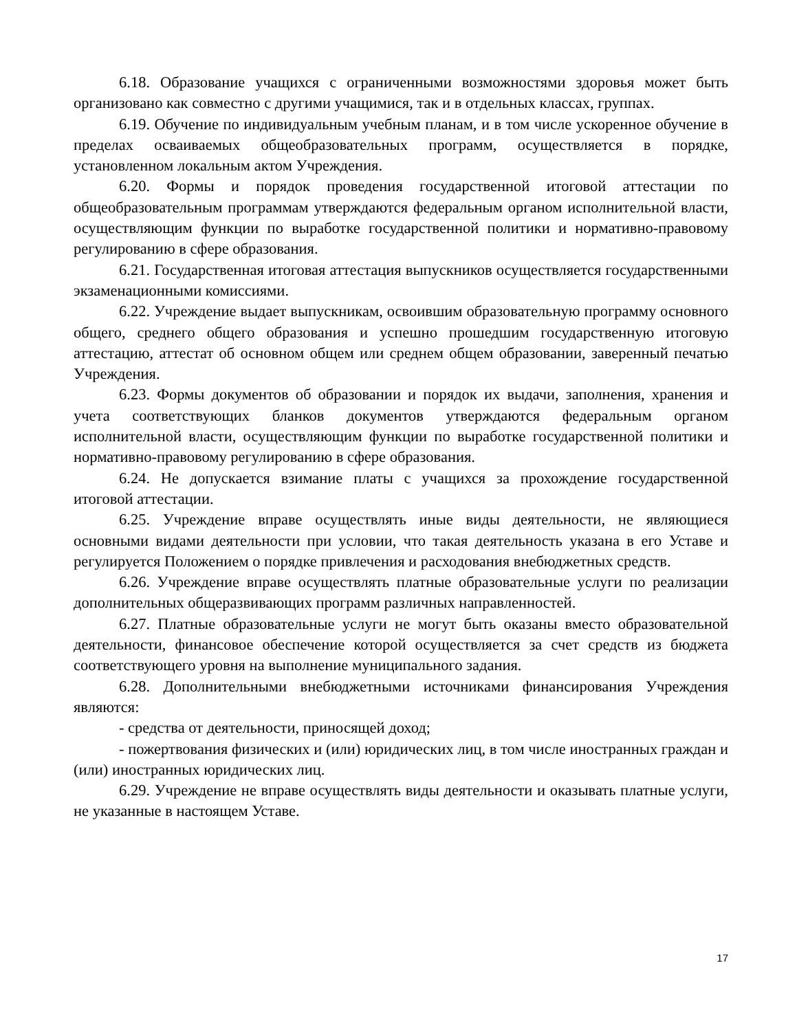6.18. Образование учащихся с ограниченными возможностями здоровья может быть организовано как совместно с другими учащимися, так и в отдельных классах, группах.
6.19. Обучение по индивидуальным учебным планам, и в том числе ускоренное обучение в пределах осваиваемых общеобразовательных программ, осуществляется в порядке, установленном локальным актом Учреждения.
6.20. Формы и порядок проведения государственной итоговой аттестации по общеобразовательным программам утверждаются федеральным органом исполнительной власти, осуществляющим функции по выработке государственной политики и нормативно-правовому регулированию в сфере образования.
6.21. Государственная итоговая аттестация выпускников осуществляется государственными экзаменационными комиссиями.
6.22. Учреждение выдает выпускникам, освоившим образовательную программу основного общего, среднего общего образования и успешно прошедшим государственную итоговую аттестацию, аттестат об основном общем или среднем общем образовании, заверенный печатью Учреждения.
6.23. Формы документов об образовании и порядок их выдачи, заполнения, хранения и учета соответствующих бланков документов утверждаются федеральным органом исполнительной власти, осуществляющим функции по выработке государственной политики и нормативно-правовому регулированию в сфере образования.
6.24. Не допускается взимание платы с учащихся за прохождение государственной итоговой аттестации.
6.25. Учреждение вправе осуществлять иные виды деятельности, не являющиеся основными видами деятельности при условии, что такая деятельность указана в его Уставе и регулируется Положением о порядке привлечения и расходования внебюджетных средств.
6.26. Учреждение вправе осуществлять платные образовательные услуги по реализации дополнительных общеразвивающих программ различных направленностей.
6.27. Платные образовательные услуги не могут быть оказаны вместо образовательной деятельности, финансовое обеспечение которой осуществляется за счет средств из бюджета соответствующего уровня на выполнение муниципального задания.
6.28. Дополнительными внебюджетными источниками финансирования Учреждения являются:
- средства от деятельности, приносящей доход;
- пожертвования физических и (или) юридических лиц, в том числе иностранных граждан и (или) иностранных юридических лиц.
6.29. Учреждение не вправе осуществлять виды деятельности и оказывать платные услуги, не указанные в настоящем Уставе.
17